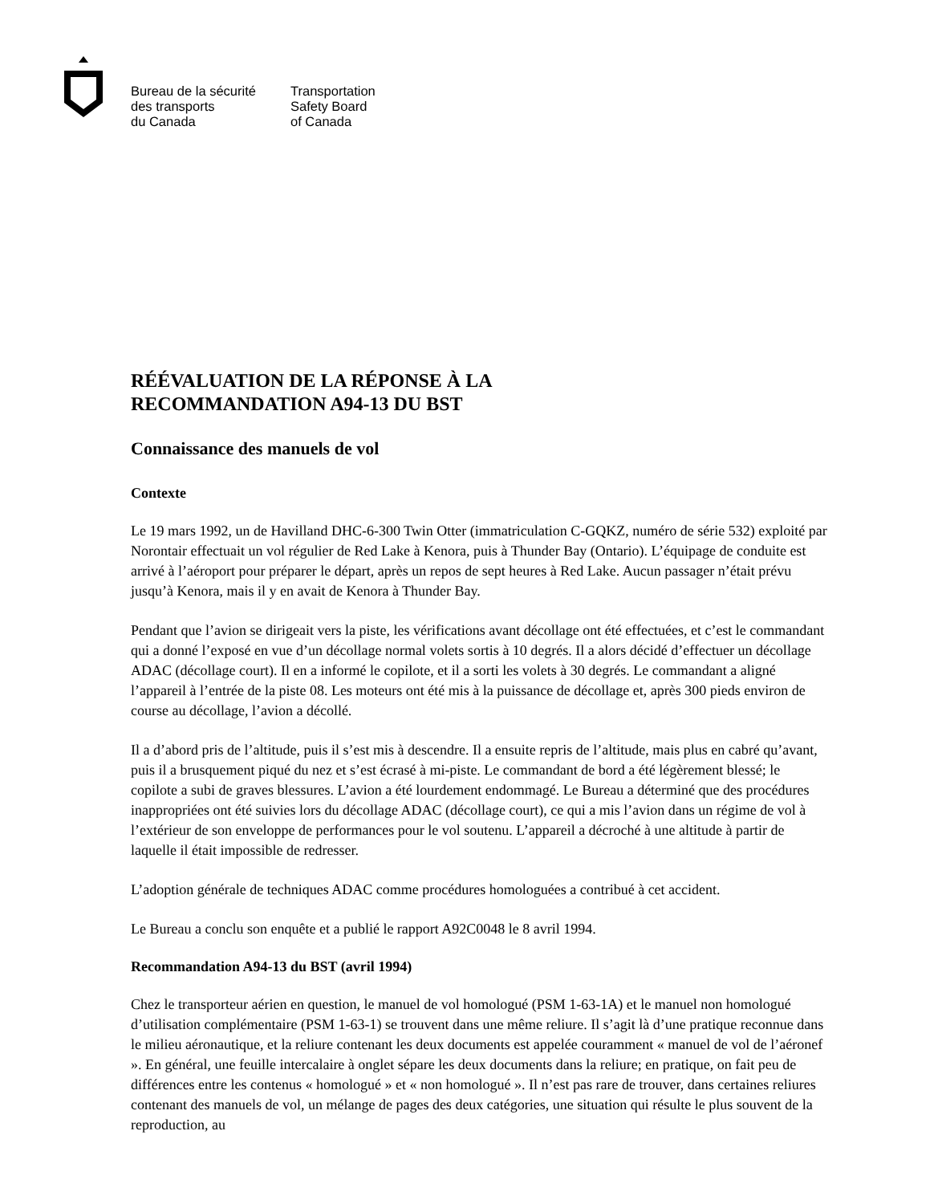Bureau de la sécurité
des transports
du Canada
Transportation
Safety Board
of Canada
RÉÉVALUATION DE LA RÉPONSE À LA
RECOMMANDATION A94-13 DU BST
Connaissance des manuels de vol
Contexte
Le 19 mars 1992, un de Havilland DHC-6-300 Twin Otter (immatriculation C-GQKZ, numéro de série 532) exploité par Norontair effectuait un vol régulier de Red Lake à Kenora, puis à Thunder Bay (Ontario). L’équipage de conduite est arrivé à l’aéroport pour préparer le départ, après un repos de sept heures à Red Lake. Aucun passager n’était prévu jusqu’à Kenora, mais il y en avait de Kenora à Thunder Bay.
Pendant que l’avion se dirigeait vers la piste, les vérifications avant décollage ont été effectuées, et c’est le commandant qui a donné l’exposé en vue d’un décollage normal volets sortis à 10 degrés. Il a alors décidé d’effectuer un décollage ADAC (décollage court). Il en a informé le copilote, et il a sorti les volets à 30 degrés. Le commandant a aligné l’appareil à l’entrée de la piste 08. Les moteurs ont été mis à la puissance de décollage et, après 300 pieds environ de course au décollage, l’avion a décollé.
Il a d’abord pris de l’altitude, puis il s’est mis à descendre. Il a ensuite repris de l’altitude, mais plus en cabré qu’avant, puis il a brusquement piqué du nez et s’est écrasé à mi-piste. Le commandant de bord a été légèrement blessé; le copilote a subi de graves blessures. L’avion a été lourdement endommagé. Le Bureau a déterminé que des procédures inappropriées ont été suivies lors du décollage ADAC (décollage court), ce qui a mis l’avion dans un régime de vol à l’extérieur de son enveloppe de performances pour le vol soutenu. L’appareil a décroché à une altitude à partir de laquelle il était impossible de redresser.
L’adoption générale de techniques ADAC comme procédures homologuées a contribué à cet accident.
Le Bureau a conclu son enquête et a publié le rapport A92C0048 le 8 avril 1994.
Recommandation A94-13 du BST (avril 1994)
Chez le transporteur aérien en question, le manuel de vol homologué (PSM 1-63-1A) et le manuel non homologué d’utilisation complémentaire (PSM 1-63-1) se trouvent dans une même reliure. Il s’agit là d’une pratique reconnue dans le milieu aéronautique, et la reliure contenant les deux documents est appelée couramment « manuel de vol de l’aéronef ». En général, une feuille intercalaire à onglet sépare les deux documents dans la reliure; en pratique, on fait peu de différences entre les contenus « homologué » et « non homologué ». Il n’est pas rare de trouver, dans certaines reliures contenant des manuels de vol, un mélange de pages des deux catégories, une situation qui résulte le plus souvent de la reproduction, au